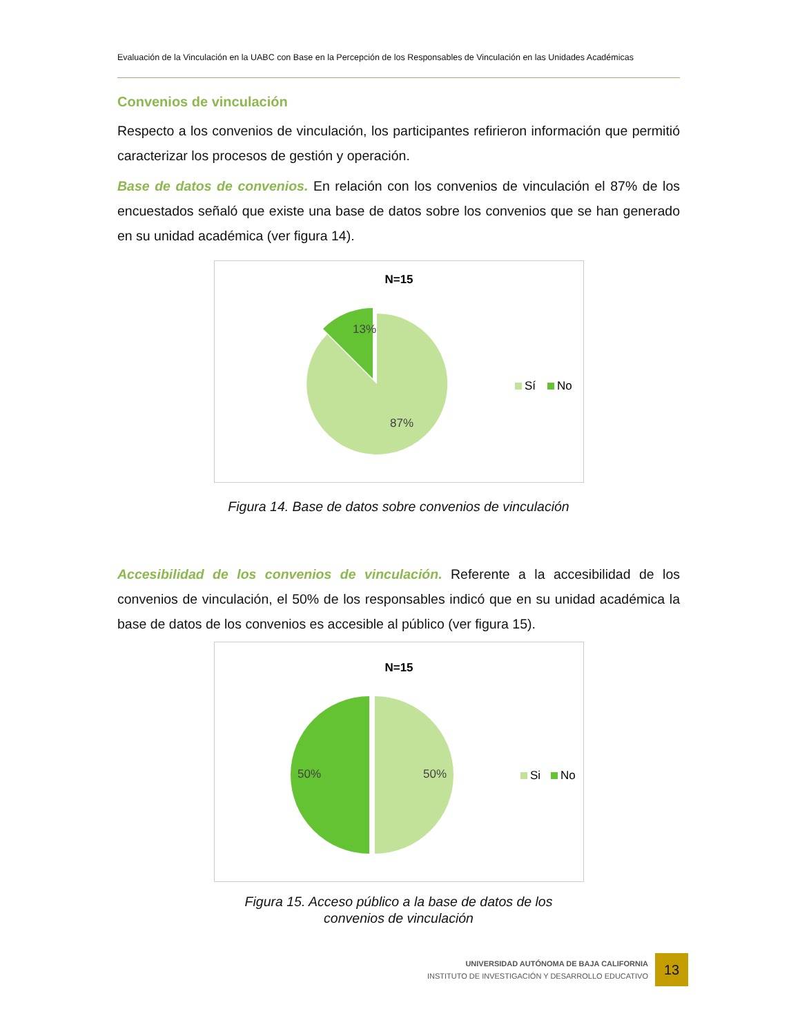Evaluación de la Vinculación en la UABC con Base en la Percepción de los Responsables de Vinculación en las Unidades Académicas
Convenios de vinculación
Respecto a los convenios de vinculación, los participantes refirieron información que permitió caracterizar los procesos de gestión y operación.
Base de datos de convenios. En relación con los convenios de vinculación el 87% de los encuestados señaló que existe una base de datos sobre los convenios que se han generado en su unidad académica (ver figura 14).
N=15
13%
87%
Sí
No
Figura 14. Base de datos sobre convenios de vinculación
Accesibilidad de los convenios de vinculación. Referente a la accesibilidad de los convenios de vinculación, el 50% de los responsables indicó que en su unidad académica la base de datos de los convenios es accesible al público (ver figura 15).
N=15
50%
50%
Si
No
Figura 15. Acceso público a la base de datos de los
convenios de vinculación
UNIVERSIDAD AUTÓNOMA DE BAJA CALIFORNIA
INSTITUTO DE INVESTIGACIÓN Y DESARROLLO EDUCATIVO
13